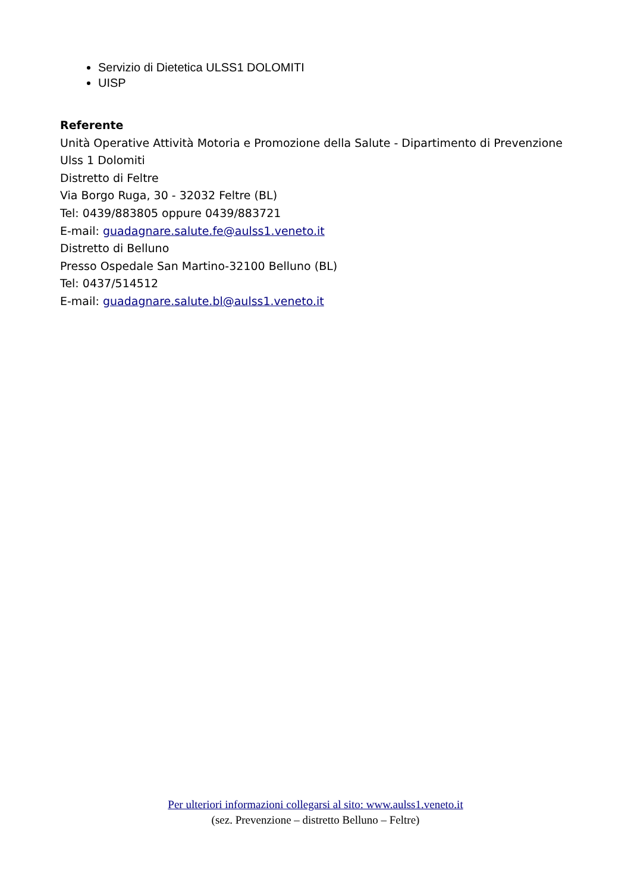Servizio di Dietetica ULSS1 DOLOMITI
UISP
Referente
Unità Operative Attività Motoria e Promozione della Salute - Dipartimento di Prevenzione
Ulss 1 Dolomiti
Distretto di Feltre
Via Borgo Ruga, 30 - 32032 Feltre (BL)
Tel: 0439/883805 oppure 0439/883721
E-mail: guadagnare.salute.fe@aulss1.veneto.it
Distretto di Belluno
Presso Ospedale San Martino-32100 Belluno (BL)
Tel: 0437/514512
E-mail: guadagnare.salute.bl@aulss1.veneto.it
Per ulteriori informazioni collegarsi al sito: www.aulss1.veneto.it
(sez. Prevenzione – distretto Belluno – Feltre)